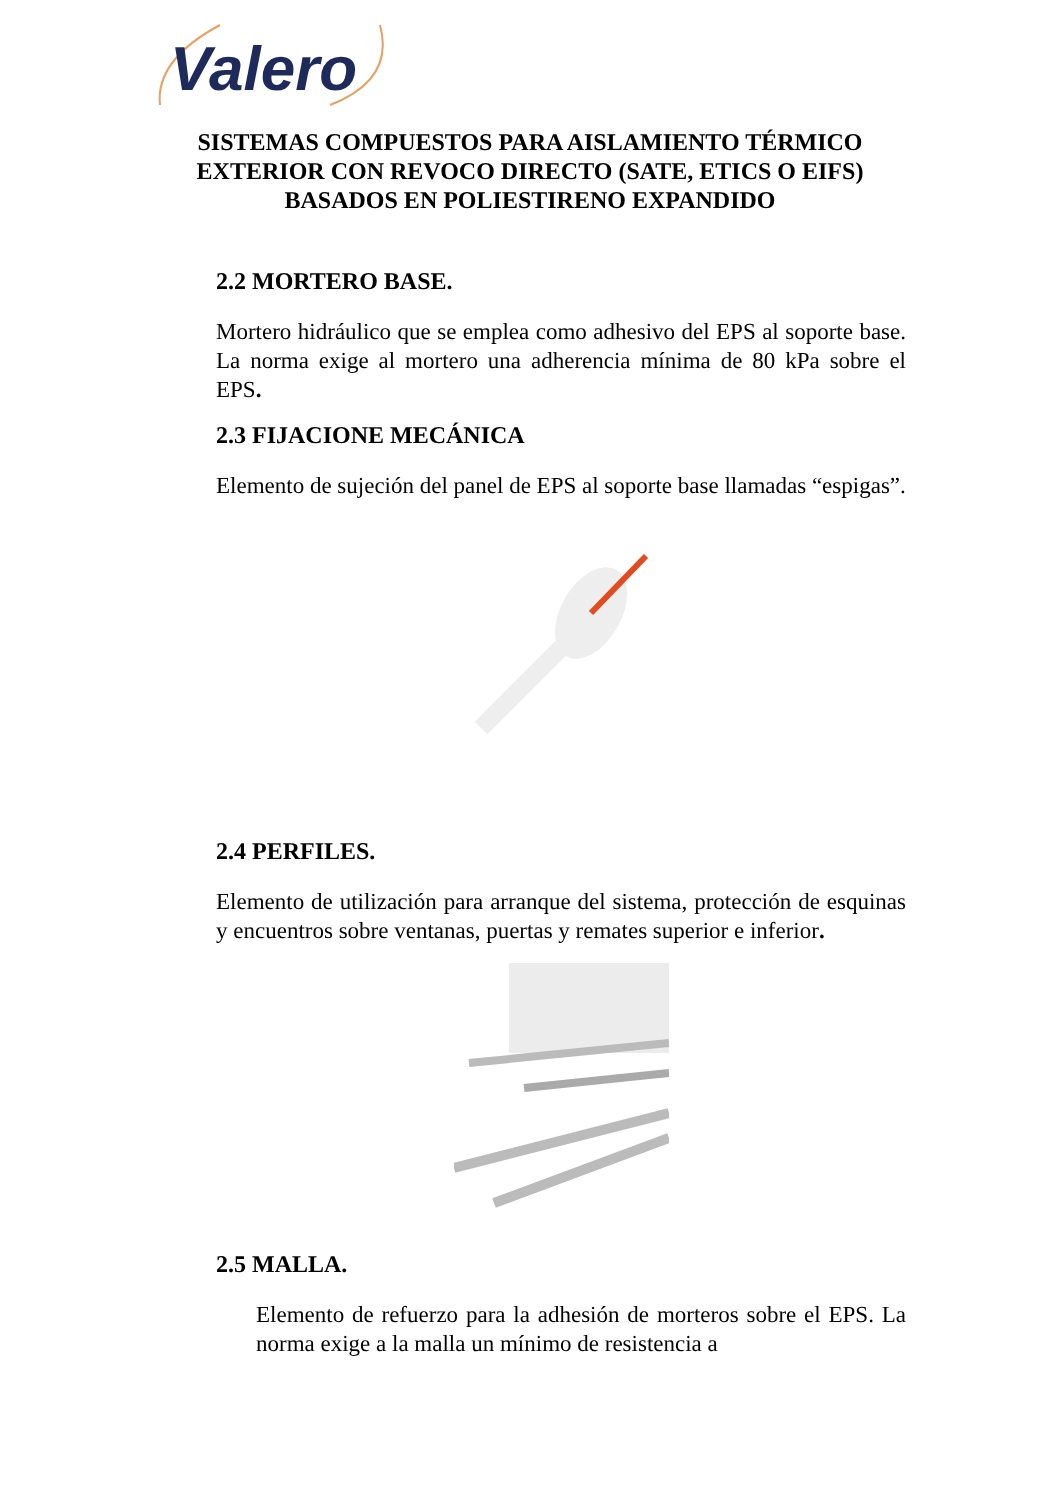Valero
SISTEMAS COMPUESTOS PARA AISLAMIENTO TÉRMICO EXTERIOR CON REVOCO DIRECTO (SATE, ETICS O EIFS) BASADOS EN POLIESTIRENO EXPANDIDO
2.2 MORTERO BASE.
Mortero hidráulico que se emplea como adhesivo del EPS al soporte base. La norma exige al mortero una adherencia mínima de 80 kPa sobre el EPS.
2.3 FIJACIONE MECÁNICA
Elemento de sujeción del panel de EPS al soporte base llamadas “espigas”.
2.4 PERFILES.
Elemento de utilización para arranque del sistema, protección de esquinas y encuentros sobre ventanas, puertas y remates superior e inferior.
2.5 MALLA.
Elemento de refuerzo para la adhesión de morteros sobre el EPS. La norma exige a la malla un mínimo de resistencia a